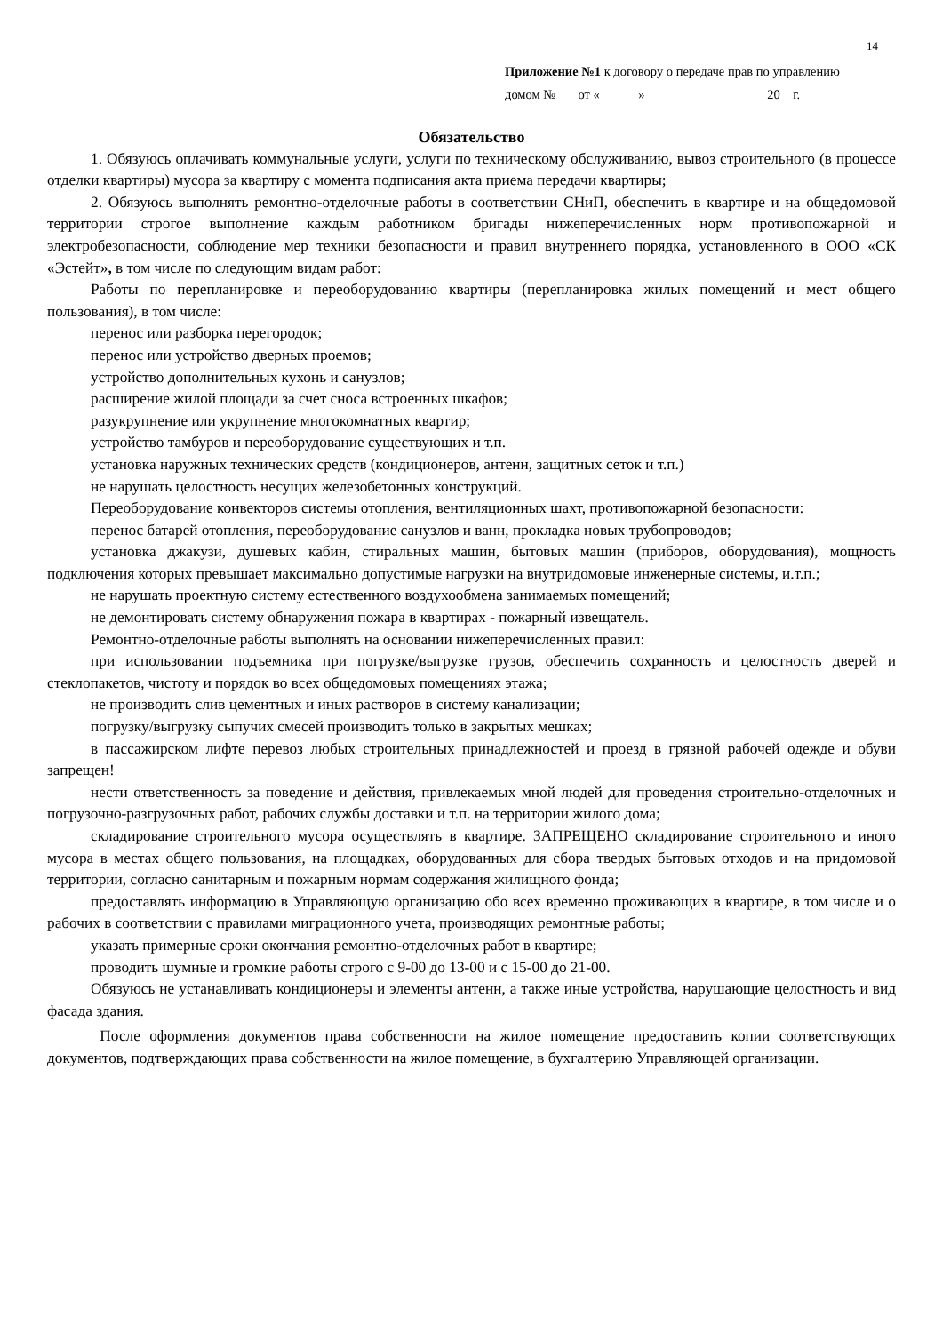14
Приложение №1 к договору о передаче прав по управлению
домом №___ от «______»___________________20__г.
Обязательство
1. Обязуюсь оплачивать коммунальные услуги, услуги по техническому обслуживанию, вывоз строительного (в процессе отделки квартиры) мусора за квартиру с момента подписания акта приема передачи квартиры;
2. Обязуюсь выполнять ремонтно-отделочные работы в соответствии СНиП, обеспечить в квартире и на общедомовой территории строгое выполнение каждым работником бригады нижеперечисленных норм противопожарной и электробезопасности, соблюдение мер техники безопасности и правил внутреннего порядка, установленного в ООО «СК «Эстейт», в том числе по следующим видам работ:
Работы по перепланировке и переоборудованию квартиры (перепланировка жилых помещений и мест общего пользования), в том числе:
перенос или разборка перегородок;
перенос или устройство дверных проемов;
устройство дополнительных кухонь и санузлов;
расширение жилой площади за счет сноса встроенных шкафов;
разукрупнение или укрупнение многокомнатных квартир;
устройство тамбуров и переоборудование существующих и т.п.
установка наружных технических средств (кондиционеров, антенн, защитных сеток и т.п.)
не нарушать целостность несущих железобетонных конструкций.
Переоборудование конвекторов системы отопления, вентиляционных шахт, противопожарной безопасности:
перенос батарей отопления, переоборудование санузлов и ванн, прокладка новых трубопроводов;
установка джакузи, душевых кабин, стиральных машин, бытовых машин (приборов, оборудования), мощность подключения которых превышает максимально допустимые нагрузки на внутридомовые инженерные системы, и.т.п.;
не нарушать проектную систему естественного воздухообмена занимаемых помещений;
не демонтировать систему обнаружения пожара в квартирах - пожарный извещатель.
Ремонтно-отделочные работы выполнять на основании нижеперечисленных правил:
при использовании подъемника при погрузке/выгрузке грузов, обеспечить сохранность и целостность дверей и стеклопакетов, чистоту и порядок во всех общедомовых помещениях этажа;
не производить слив цементных и иных растворов в систему канализации;
погрузку/выгрузку сыпучих смесей производить только в закрытых мешках;
в пассажирском лифте перевоз любых строительных принадлежностей и проезд в грязной рабочей одежде и обуви запрещен!
нести ответственность за поведение и действия, привлекаемых мной людей для проведения строительно-отделочных и погрузочно-разгрузочных работ, рабочих службы доставки и т.п. на территории жилого дома;
складирование строительного мусора осуществлять в квартире. ЗАПРЕЩЕНО складирование строительного и иного мусора в местах общего пользования, на площадках, оборудованных для сбора твердых бытовых отходов и на придомовой территории, согласно санитарным и пожарным нормам содержания жилищного фонда;
предоставлять информацию в Управляющую организацию обо всех временно проживающих в квартире, в том числе и о рабочих в соответствии с правилами миграционного учета, производящих ремонтные работы;
указать примерные сроки окончания ремонтно-отделочных работ в квартире;
проводить шумные и громкие работы строго с 9-00 до 13-00 и с 15-00 до 21-00.
Обязуюсь не устанавливать кондиционеры и элементы антенн, а также иные устройства, нарушающие целостность и вид фасада здания.
После оформления документов права собственности на жилое помещение предоставить копии соответствующих документов, подтверждающих права собственности на жилое помещение, в бухгалтерию Управляющей организации.